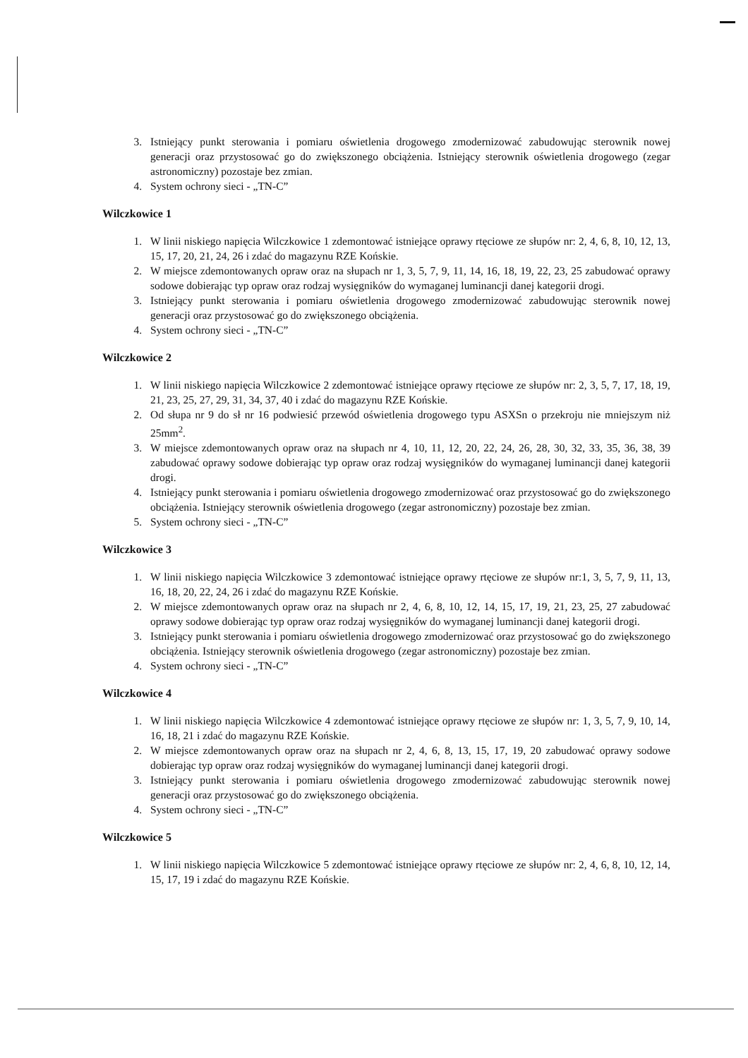3. Istniejący punkt sterowania i pomiaru oświetlenia drogowego zmodernizować zabudowując sterownik nowej generacji oraz przystosować go do zwiększonego obciążenia. Istniejący sterownik oświetlenia drogowego (zegar astronomiczny) pozostaje bez zmian.
4. System ochrony sieci - „TN-C”
Wilczkowice 1
1. W linii niskiego napięcia Wilczkowice 1 zdemontować istniejące oprawy rtęciowe ze słupów nr: 2, 4, 6, 8, 10, 12, 13, 15, 17, 20, 21, 24, 26 i zdać do magazynu RZE Końskie.
2. W miejsce zdemontowanych opraw oraz na słupach nr 1, 3, 5, 7, 9, 11, 14, 16, 18, 19, 22, 23, 25 zabudować oprawy sodowe dobierając typ opraw oraz rodzaj wysięgników do wymaganej luminancji danej kategorii drogi.
3. Istniejący punkt sterowania i pomiaru oświetlenia drogowego zmodernizować zabudowując sterownik nowej generacji oraz przystosować go do zwiększonego obciążenia.
4. System ochrony sieci - „TN-C”
Wilczkowice 2
1. W linii niskiego napięcia Wilczkowice 2 zdemontować istniejące oprawy rtęciowe ze słupów nr: 2, 3, 5, 7, 17, 18, 19, 21, 23, 25, 27, 29, 31, 34, 37, 40 i zdać do magazynu RZE Końskie.
2. Od słupa nr 9 do sł nr 16 podwiesić przewód oświetlenia drogowego typu ASXSn o przekroju nie mniejszym niż 25mm<sup>2</sup>.
3. W miejsce zdemontowanych opraw oraz na słupach nr 4, 10, 11, 12, 20, 22, 24, 26, 28, 30, 32, 33, 35, 36, 38, 39 zabudować oprawy sodowe dobierając typ opraw oraz rodzaj wysięgników do wymaganej luminancji danej kategorii drogi.
4. Istniejący punkt sterowania i pomiaru oświetlenia drogowego zmodernizować oraz przystosować go do zwiększonego obciążenia. Istniejący sterownik oświetlenia drogowego (zegar astronomiczny) pozostaje bez zmian.
5. System ochrony sieci - „TN-C”
Wilczkowice 3
1. W linii niskiego napięcia Wilczkowice 3 zdemontować istniejące oprawy rtęciowe ze słupów nr:1, 3, 5, 7, 9, 11, 13, 16, 18, 20, 22, 24, 26 i zdać do magazynu RZE Końskie.
2. W miejsce zdemontowanych opraw oraz na słupach nr 2, 4, 6, 8, 10, 12, 14, 15, 17, 19, 21, 23, 25, 27 zabudować oprawy sodowe dobierając typ opraw oraz rodzaj wysięgników do wymaganej luminancji danej kategorii drogi.
3. Istniejący punkt sterowania i pomiaru oświetlenia drogowego zmodernizować oraz przystosować go do zwiększonego obciążenia. Istniejący sterownik oświetlenia drogowego (zegar astronomiczny) pozostaje bez zmian.
4. System ochrony sieci - „TN-C”
Wilczkowice 4
1. W linii niskiego napięcia Wilczkowice 4 zdemontować istniejące oprawy rtęciowe ze słupów nr: 1, 3, 5, 7, 9, 10, 14, 16, 18, 21 i zdać do magazynu RZE Końskie.
2. W miejsce zdemontowanych opraw oraz na słupach nr 2, 4, 6, 8, 13, 15, 17, 19, 20 zabudować oprawy sodowe dobierając typ opraw oraz rodzaj wysięgników do wymaganej luminancji danej kategorii drogi.
3. Istniejący punkt sterowania i pomiaru oświetlenia drogowego zmodernizować zabudowując sterownik nowej generacji oraz przystosować go do zwiększonego obciążenia.
4. System ochrony sieci - „TN-C”
Wilczkowice 5
1. W linii niskiego napięcia Wilczkowice 5 zdemontować istniejące oprawy rtęciowe ze słupów nr: 2, 4, 6, 8, 10, 12, 14, 15, 17, 19 i zdać do magazynu RZE Końskie.